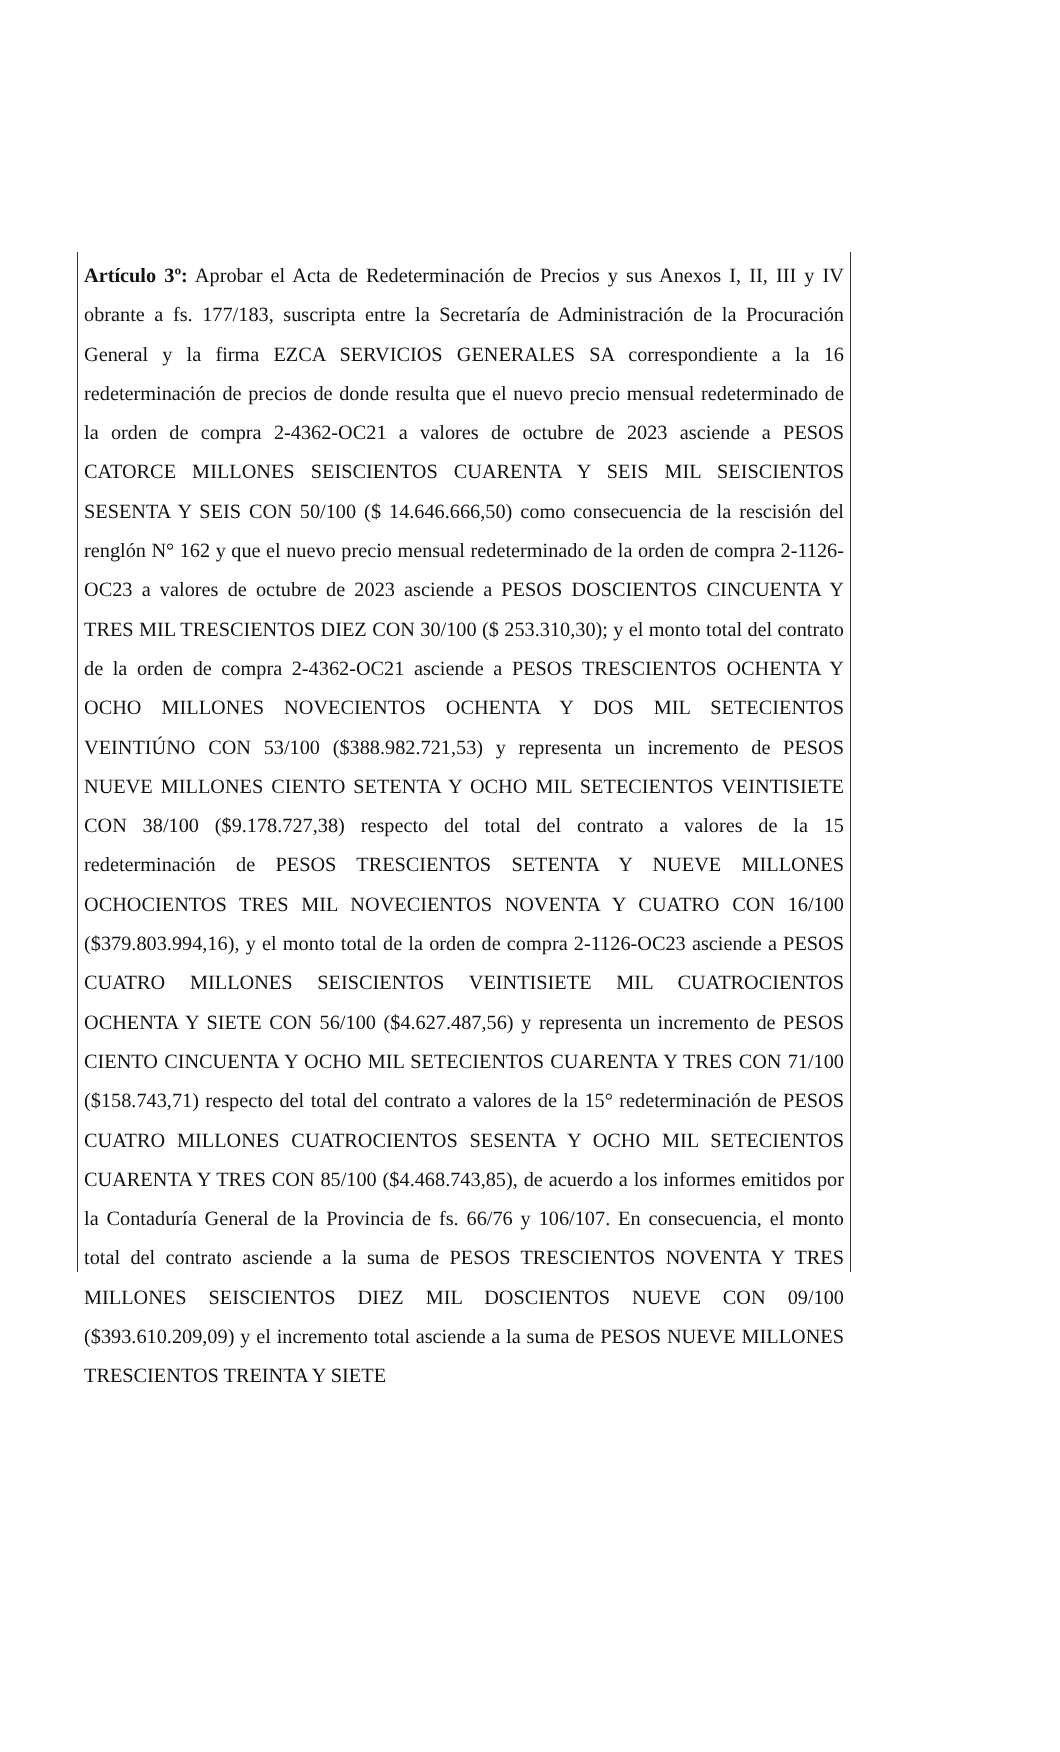Artículo 3º: Aprobar el Acta de Redeterminación de Precios y sus Anexos I, II, III y IV obrante a fs. 177/183, suscripta entre la Secretaría de Administración de la Procuración General y la firma EZCA SERVICIOS GENERALES SA correspondiente a la 16 redeterminación de precios de donde resulta que el nuevo precio mensual redeterminado de la orden de compra 2-4362-OC21 a valores de octubre de 2023 asciende a PESOS CATORCE MILLONES SEISCIENTOS CUARENTA Y SEIS MIL SEISCIENTOS SESENTA Y SEIS CON 50/100 ($ 14.646.666,50) como consecuencia de la rescisión del renglón N° 162 y que el nuevo precio mensual redeterminado de la orden de compra 2-1126-OC23 a valores de octubre de 2023 asciende a PESOS DOSCIENTOS CINCUENTA Y TRES MIL TRESCIENTOS DIEZ CON 30/100 ($ 253.310,30); y el monto total del contrato de la orden de compra 2-4362-OC21 asciende a PESOS TRESCIENTOS OCHENTA Y OCHO MILLONES NOVECIENTOS OCHENTA Y DOS MIL SETECIENTOS VEINTIÚNO CON 53/100 ($388.982.721,53) y representa un incremento de PESOS NUEVE MILLONES CIENTO SETENTA Y OCHO MIL SETECIENTOS VEINTISIETE CON 38/100 ($9.178.727,38) respecto del total del contrato a valores de la 15 redeterminación de PESOS TRESCIENTOS SETENTA Y NUEVE MILLONES OCHOCIENTOS TRES MIL NOVECIENTOS NOVENTA Y CUATRO CON 16/100 ($379.803.994,16), y el monto total de la orden de compra 2-1126-OC23 asciende a PESOS CUATRO MILLONES SEISCIENTOS VEINTISIETE MIL CUATROCIENTOS OCHENTA Y SIETE CON 56/100 ($4.627.487,56) y representa un incremento de PESOS CIENTO CINCUENTA Y OCHO MIL SETECIENTOS CUARENTA Y TRES CON 71/100 ($158.743,71) respecto del total del contrato a valores de la 15° redeterminación de PESOS CUATRO MILLONES CUATROCIENTOS SESENTA Y OCHO MIL SETECIENTOS CUARENTA Y TRES CON 85/100 ($4.468.743,85), de acuerdo a los informes emitidos por la Contaduría General de la Provincia de fs. 66/76 y 106/107. En consecuencia, el monto total del contrato asciende a la suma de PESOS TRESCIENTOS NOVENTA Y TRES MILLONES SEISCIENTOS DIEZ MIL DOSCIENTOS NUEVE CON 09/100 ($393.610.209,09) y el incremento total asciende a la suma de PESOS NUEVE MILLONES TRESCIENTOS TREINTA Y SIETE